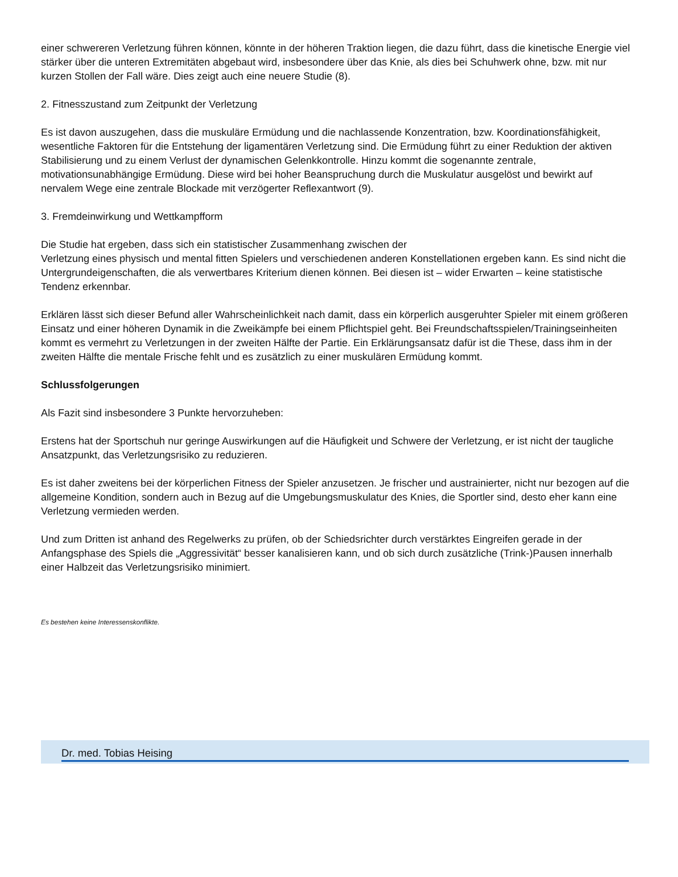einer schwereren Verletzung führen können, könnte in der höheren Traktion liegen, die dazu führt, dass die kinetische Energie viel stärker über die unteren Extremitäten abgebaut wird, insbesondere über das Knie, als dies bei Schuhwerk ohne, bzw. mit nur kurzen Stollen der Fall wäre. Dies zeigt auch eine neuere Studie (8).
2. Fitnesszustand zum Zeitpunkt der Verletzung
Es ist davon auszugehen, dass die muskuläre Ermüdung und die nachlassende Konzentration, bzw. Koordinationsfähigkeit, wesentliche Faktoren für die Entstehung der ligamentären Verletzung sind. Die Ermüdung führt zu einer Reduktion der aktiven Stabilisierung und zu einem Verlust der dynamischen Gelenkkontrolle. Hinzu kommt die sogenannte zentrale, motivationsunabhängige Ermüdung. Diese wird bei hoher Beanspruchung durch die Muskulatur ausgelöst und bewirkt auf nervalem Wege eine zentrale Blockade mit verzögerter Reflexantwort (9).
3. Fremdeinwirkung und Wettkampfform
Die Studie hat ergeben, dass sich ein statistischer Zusammenhang zwischen der
Verletzung eines physisch und mental fitten Spielers und verschiedenen anderen Konstellationen ergeben kann. Es sind nicht die Untergrundeigenschaften, die als verwertbares Kriterium dienen können. Bei diesen ist – wider Erwarten – keine statistische Tendenz erkennbar.
Erklären lässt sich dieser Befund aller Wahrscheinlichkeit nach damit, dass ein körperlich ausgeruhter Spieler mit einem größeren Einsatz und einer höheren Dynamik in die Zweikämpfe bei einem Pflichtspiel geht. Bei Freundschaftsspielen/Trainingseinheiten kommt es vermehrt zu Verletzungen in der zweiten Hälfte der Partie. Ein Erklärungsansatz dafür ist die These, dass ihm in der zweiten Hälfte die mentale Frische fehlt und es zusätzlich zu einer muskulären Ermüdung kommt.
Schlussfolgerungen
Als Fazit sind insbesondere 3 Punkte hervorzuheben:
Erstens hat der Sportschuh nur geringe Auswirkungen auf die Häufigkeit und Schwere der Verletzung, er ist nicht der taugliche Ansatzpunkt, das Verletzungsrisiko zu reduzieren.
Es ist daher zweitens bei der körperlichen Fitness der Spieler anzusetzen. Je frischer und austrainierter, nicht nur bezogen auf die allgemeine Kondition, sondern auch in Bezug auf die Umgebungsmuskulatur des Knies, die Sportler sind, desto eher kann eine Verletzung vermieden werden.
Und zum Dritten ist anhand des Regelwerks zu prüfen, ob der Schiedsrichter durch verstärktes Eingreifen gerade in der Anfangsphase des Spiels die „Aggressivität“ besser kanalisieren kann, und ob sich durch zusätzliche (Trink-)Pausen innerhalb einer Halbzeit das Verletzungsrisiko minimiert.
Es bestehen keine Interessenskonflikte.
Dr. med. Tobias Heising